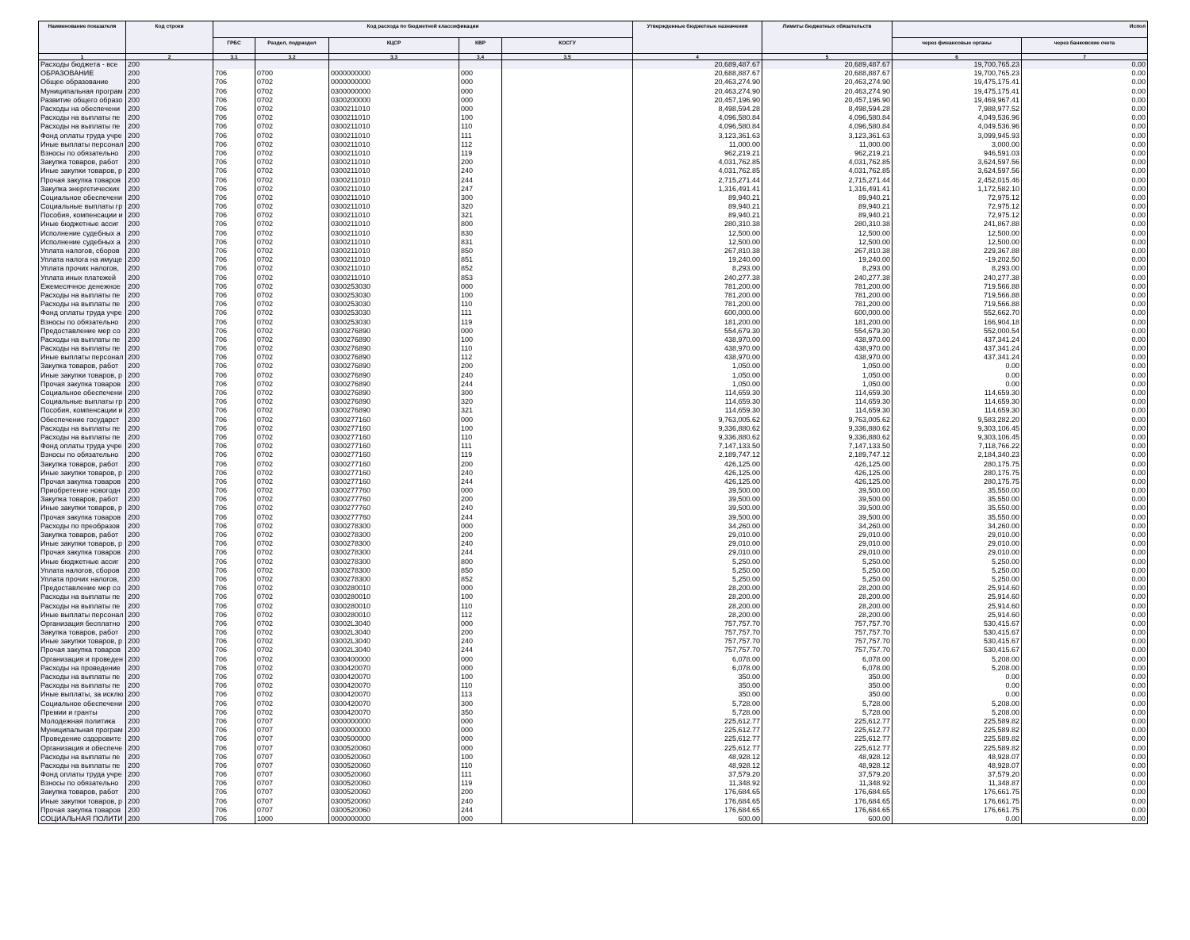| Наименование показателя | Код строки | Код расхода по бюджетной классификации | | | | | Утвержденные бюджетные назначения | Лимиты бюджетных обязательств | Испол | |
| --- | --- | --- | --- | --- | --- | --- | --- | --- | --- | --- |
| | | ГРБС | Раздел, подраздел | КЦСР | КВР | КОСГУ | | | через финансовые органы | через банковские счета |
| 1 | 2 | 3.1 | 3.2 | 3.3 | 3.4 | 3.5 | 4 | 5 | 6 | 7 |
| Расходы бюджета - все | 200 | | | | | | 20,689,487.67 | 20,689,487.67 | 19,700,765.23 | 0.00 |
| ОБРАЗОВАНИЕ | 200 | 706 | 0700 | 0000000000 | 000 | | 20,688,887.67 | 20,688,887.67 | 19,700,765.23 | 0.00 |
| Общее образование | 200 | 706 | 0702 | 0000000000 | 000 | | 20,463,274.90 | 20,463,274.90 | 19,475,175.41 | 0.00 |
| Муниципальная програм | 200 | 706 | 0702 | 0300000000 | 000 | | 20,463,274.90 | 20,463,274.90 | 19,475,175.41 | 0.00 |
| Развитие общего образо | 200 | 706 | 0702 | 0300200000 | 000 | | 20,457,196.90 | 20,457,196.90 | 19,469,967.41 | 0.00 |
| Расходы на обеспечени | 200 | 706 | 0702 | 0300211010 | 000 | | 8,498,594.28 | 8,498,594.28 | 7,988,977.52 | 0.00 |
| Расходы на выплаты пе | 200 | 706 | 0702 | 0300211010 | 100 | | 4,096,580.84 | 4,096,580.84 | 4,049,536.96 | 0.00 |
| Расходы на выплаты пе | 200 | 706 | 0702 | 0300211010 | 110 | | 4,096,580.84 | 4,096,580.84 | 4,049,536.96 | 0.00 |
| Фонд оплаты труда учре | 200 | 706 | 0702 | 0300211010 | 111 | | 3,123,361.63 | 3,123,361.63 | 3,099,945.93 | 0.00 |
| Иные выплаты персонал | 200 | 706 | 0702 | 0300211010 | 112 | | 11,000.00 | 11,000.00 | 3,000.00 | 0.00 |
| Взносы по обязательно | 200 | 706 | 0702 | 0300211010 | 119 | | 962,219.21 | 962,219.21 | 946,591.03 | 0.00 |
| Закупка товаров, работ | 200 | 706 | 0702 | 0300211010 | 200 | | 4,031,762.85 | 4,031,762.85 | 3,624,597.56 | 0.00 |
| Иные закупки товаров, р | 200 | 706 | 0702 | 0300211010 | 240 | | 4,031,762.85 | 4,031,762.85 | 3,624,597.56 | 0.00 |
| Прочая закупка товаров | 200 | 706 | 0702 | 0300211010 | 244 | | 2,715,271.44 | 2,715,271.44 | 2,452,015.46 | 0.00 |
| Закупка энергетических | 200 | 706 | 0702 | 0300211010 | 247 | | 1,316,491.41 | 1,316,491.41 | 1,172,582.10 | 0.00 |
| Социальное обеспечени | 200 | 706 | 0702 | 0300211010 | 300 | | 89,940.21 | 89,940.21 | 72,975.12 | 0.00 |
| Социальные выплаты гр | 200 | 706 | 0702 | 0300211010 | 320 | | 89,940.21 | 89,940.21 | 72,975.12 | 0.00 |
| Пособия, компенсации и | 200 | 706 | 0702 | 0300211010 | 321 | | 89,940.21 | 89,940.21 | 72,975.12 | 0.00 |
| Иные бюджетные ассиг | 200 | 706 | 0702 | 0300211010 | 800 | | 280,310.38 | 280,310.38 | 241,867.88 | 0.00 |
| Исполнение судебных а | 200 | 706 | 0702 | 0300211010 | 830 | | 12,500.00 | 12,500.00 | 12,500.00 | 0.00 |
| Исполнение судебных а | 200 | 706 | 0702 | 0300211010 | 831 | | 12,500.00 | 12,500.00 | 12,500.00 | 0.00 |
| Уплата налогов, сборов | 200 | 706 | 0702 | 0300211010 | 850 | | 267,810.38 | 267,810.38 | 229,367.88 | 0.00 |
| Уплата налога на имуще | 200 | 706 | 0702 | 0300211010 | 851 | | 19,240.00 | 19,240.00 | -19,202.50 | 0.00 |
| Уплата прочих налогов, | 200 | 706 | 0702 | 0300211010 | 852 | | 8,293.00 | 8,293.00 | 8,293.00 | 0.00 |
| Уплата иных платежей | 200 | 706 | 0702 | 0300211010 | 853 | | 240,277.38 | 240,277.38 | 240,277.38 | 0.00 |
| Ежемесячное денежное | 200 | 706 | 0702 | 0300253030 | 000 | | 781,200.00 | 781,200.00 | 719,566.88 | 0.00 |
| Расходы на выплаты пе | 200 | 706 | 0702 | 0300253030 | 100 | | 781,200.00 | 781,200.00 | 719,566.88 | 0.00 |
| Расходы на выплаты пе | 200 | 706 | 0702 | 0300253030 | 110 | | 781,200.00 | 781,200.00 | 719,566.88 | 0.00 |
| Фонд оплаты труда учре | 200 | 706 | 0702 | 0300253030 | 111 | | 600,000.00 | 600,000.00 | 552,662.70 | 0.00 |
| Взносы по обязательно | 200 | 706 | 0702 | 0300253030 | 119 | | 181,200.00 | 181,200.00 | 166,904.18 | 0.00 |
| Предоставление мер со | 200 | 706 | 0702 | 0300276890 | 000 | | 554,679.30 | 554,679.30 | 552,000.54 | 0.00 |
| Расходы на выплаты пе | 200 | 706 | 0702 | 0300276890 | 100 | | 438,970.00 | 438,970.00 | 437,341.24 | 0.00 |
| Расходы на выплаты пе | 200 | 706 | 0702 | 0300276890 | 110 | | 438,970.00 | 438,970.00 | 437,341.24 | 0.00 |
| Иные выплаты персонал | 200 | 706 | 0702 | 0300276890 | 112 | | 438,970.00 | 438,970.00 | 437,341.24 | 0.00 |
| Закупка товаров, работ | 200 | 706 | 0702 | 0300276890 | 200 | | 1,050.00 | 1,050.00 | 0.00 | 0.00 |
| Иные закупки товаров, р | 200 | 706 | 0702 | 0300276890 | 240 | | 1,050.00 | 1,050.00 | 0.00 | 0.00 |
| Прочая закупка товаров | 200 | 706 | 0702 | 0300276890 | 244 | | 1,050.00 | 1,050.00 | 0.00 | 0.00 |
| Социальное обеспечени | 200 | 706 | 0702 | 0300276890 | 300 | | 114,659.30 | 114,659.30 | 114,659.30 | 0.00 |
| Социальные выплаты гр | 200 | 706 | 0702 | 0300276890 | 320 | | 114,659.30 | 114,659.30 | 114,659.30 | 0.00 |
| Пособия, компенсации и | 200 | 706 | 0702 | 0300276890 | 321 | | 114,659.30 | 114,659.30 | 114,659.30 | 0.00 |
| Обеспечение государст | 200 | 706 | 0702 | 0300277160 | 000 | | 9,763,005.62 | 9,763,005.62 | 9,583,282.20 | 0.00 |
| Расходы на выплаты пе | 200 | 706 | 0702 | 0300277160 | 100 | | 9,336,880.62 | 9,336,880.62 | 9,303,106.45 | 0.00 |
| Расходы на выплаты пе | 200 | 706 | 0702 | 0300277160 | 110 | | 9,336,880.62 | 9,336,880.62 | 9,303,106.45 | 0.00 |
| Фонд оплаты труда учре | 200 | 706 | 0702 | 0300277160 | 111 | | 7,147,133.50 | 7,147,133.50 | 7,118,766.22 | 0.00 |
| Взносы по обязательно | 200 | 706 | 0702 | 0300277160 | 119 | | 2,189,747.12 | 2,189,747.12 | 2,184,340.23 | 0.00 |
| Закупка товаров, работ | 200 | 706 | 0702 | 0300277160 | 200 | | 426,125.00 | 426,125.00 | 280,175.75 | 0.00 |
| Иные закупки товаров, р | 200 | 706 | 0702 | 0300277160 | 240 | | 426,125.00 | 426,125.00 | 280,175.75 | 0.00 |
| Прочая закупка товаров | 200 | 706 | 0702 | 0300277160 | 244 | | 426,125.00 | 426,125.00 | 280,175.75 | 0.00 |
| Приобретение новогодн | 200 | 706 | 0702 | 0300277760 | 000 | | 39,500.00 | 39,500.00 | 35,550.00 | 0.00 |
| Закупка товаров, работ | 200 | 706 | 0702 | 0300277760 | 200 | | 39,500.00 | 39,500.00 | 35,550.00 | 0.00 |
| Иные закупки товаров, р | 200 | 706 | 0702 | 0300277760 | 240 | | 39,500.00 | 39,500.00 | 35,550.00 | 0.00 |
| Прочая закупка товаров | 200 | 706 | 0702 | 0300277760 | 244 | | 39,500.00 | 39,500.00 | 35,550.00 | 0.00 |
| Расходы по преобразов | 200 | 706 | 0702 | 0300278300 | 000 | | 34,260.00 | 34,260.00 | 34,260.00 | 0.00 |
| Закупка товаров, работ | 200 | 706 | 0702 | 0300278300 | 200 | | 29,010.00 | 29,010.00 | 29,010.00 | 0.00 |
| Иные закупки товаров, р | 200 | 706 | 0702 | 0300278300 | 240 | | 29,010.00 | 29,010.00 | 29,010.00 | 0.00 |
| Прочая закупка товаров | 200 | 706 | 0702 | 0300278300 | 244 | | 29,010.00 | 29,010.00 | 29,010.00 | 0.00 |
| Иные бюджетные ассиг | 200 | 706 | 0702 | 0300278300 | 800 | | 5,250.00 | 5,250.00 | 5,250.00 | 0.00 |
| Уплата налогов, сборов | 200 | 706 | 0702 | 0300278300 | 850 | | 5,250.00 | 5,250.00 | 5,250.00 | 0.00 |
| Уплата прочих налогов, | 200 | 706 | 0702 | 0300278300 | 852 | | 5,250.00 | 5,250.00 | 5,250.00 | 0.00 |
| Предоставление мер со | 200 | 706 | 0702 | 0300280010 | 000 | | 28,200.00 | 28,200.00 | 25,914.60 | 0.00 |
| Расходы на выплаты пе | 200 | 706 | 0702 | 0300280010 | 100 | | 28,200.00 | 28,200.00 | 25,914.60 | 0.00 |
| Расходы на выплаты пе | 200 | 706 | 0702 | 0300280010 | 110 | | 28,200.00 | 28,200.00 | 25,914.60 | 0.00 |
| Иные выплаты персонал | 200 | 706 | 0702 | 0300280010 | 112 | | 28,200.00 | 28,200.00 | 25,914.60 | 0.00 |
| Организация бесплатно | 200 | 706 | 0702 | 03002L3040 | 000 | | 757,757.70 | 757,757.70 | 530,415.67 | 0.00 |
| Закупка товаров, работ | 200 | 706 | 0702 | 03002L3040 | 200 | | 757,757.70 | 757,757.70 | 530,415.67 | 0.00 |
| Иные закупки товаров, р | 200 | 706 | 0702 | 03002L3040 | 240 | | 757,757.70 | 757,757.70 | 530,415.67 | 0.00 |
| Прочая закупка товаров | 200 | 706 | 0702 | 03002L3040 | 244 | | 757,757.70 | 757,757.70 | 530,415.67 | 0.00 |
| Организация и проведен | 200 | 706 | 0702 | 0300400000 | 000 | | 6,078.00 | 6,078.00 | 5,208.00 | 0.00 |
| Расходы на проведение | 200 | 706 | 0702 | 0300420070 | 000 | | 6,078.00 | 6,078.00 | 5,208.00 | 0.00 |
| Расходы на выплаты пе | 200 | 706 | 0702 | 0300420070 | 100 | | 350.00 | 350.00 | 0.00 | 0.00 |
| Расходы на выплаты пе | 200 | 706 | 0702 | 0300420070 | 110 | | 350.00 | 350.00 | 0.00 | 0.00 |
| Иные выплаты, за исклю | 200 | 706 | 0702 | 0300420070 | 113 | | 350.00 | 350.00 | 0.00 | 0.00 |
| Социальное обеспечени | 200 | 706 | 0702 | 0300420070 | 300 | | 5,728.00 | 5,728.00 | 5,208.00 | 0.00 |
| Премии и гранты | 200 | 706 | 0702 | 0300420070 | 350 | | 5,728.00 | 5,728.00 | 5,208.00 | 0.00 |
| Молодежная политика | 200 | 706 | 0707 | 0000000000 | 000 | | 225,612.77 | 225,612.77 | 225,589.82 | 0.00 |
| Муниципальная програм | 200 | 706 | 0707 | 0300000000 | 000 | | 225,612.77 | 225,612.77 | 225,589.82 | 0.00 |
| Проведение оздоровите | 200 | 706 | 0707 | 0300500000 | 000 | | 225,612.77 | 225,612.77 | 225,589.82 | 0.00 |
| Организация и обеспече | 200 | 706 | 0707 | 0300520060 | 000 | | 225,612.77 | 225,612.77 | 225,589.82 | 0.00 |
| Расходы на выплаты пе | 200 | 706 | 0707 | 0300520060 | 100 | | 48,928.12 | 48,928.12 | 48,928.07 | 0.00 |
| Расходы на выплаты пе | 200 | 706 | 0707 | 0300520060 | 110 | | 48,928.12 | 48,928.12 | 48,928.07 | 0.00 |
| Фонд оплаты труда учре | 200 | 706 | 0707 | 0300520060 | 111 | | 37,579.20 | 37,579.20 | 37,579.20 | 0.00 |
| Взносы по обязательно | 200 | 706 | 0707 | 0300520060 | 119 | | 11,348.92 | 11,348.92 | 11,348.87 | 0.00 |
| Закупка товаров, работ | 200 | 706 | 0707 | 0300520060 | 200 | | 176,684.65 | 176,684.65 | 176,661.75 | 0.00 |
| Иные закупки товаров, р | 200 | 706 | 0707 | 0300520060 | 240 | | 176,684.65 | 176,684.65 | 176,661.75 | 0.00 |
| Прочая закупка товаров | 200 | 706 | 0707 | 0300520060 | 244 | | 176,684.65 | 176,684.65 | 176,661.75 | 0.00 |
| СОЦИАЛЬНАЯ ПОЛИТИ | 200 | 706 | 1000 | 0000000000 | 000 | | 600.00 | 600.00 | 0.00 | 0.00 |